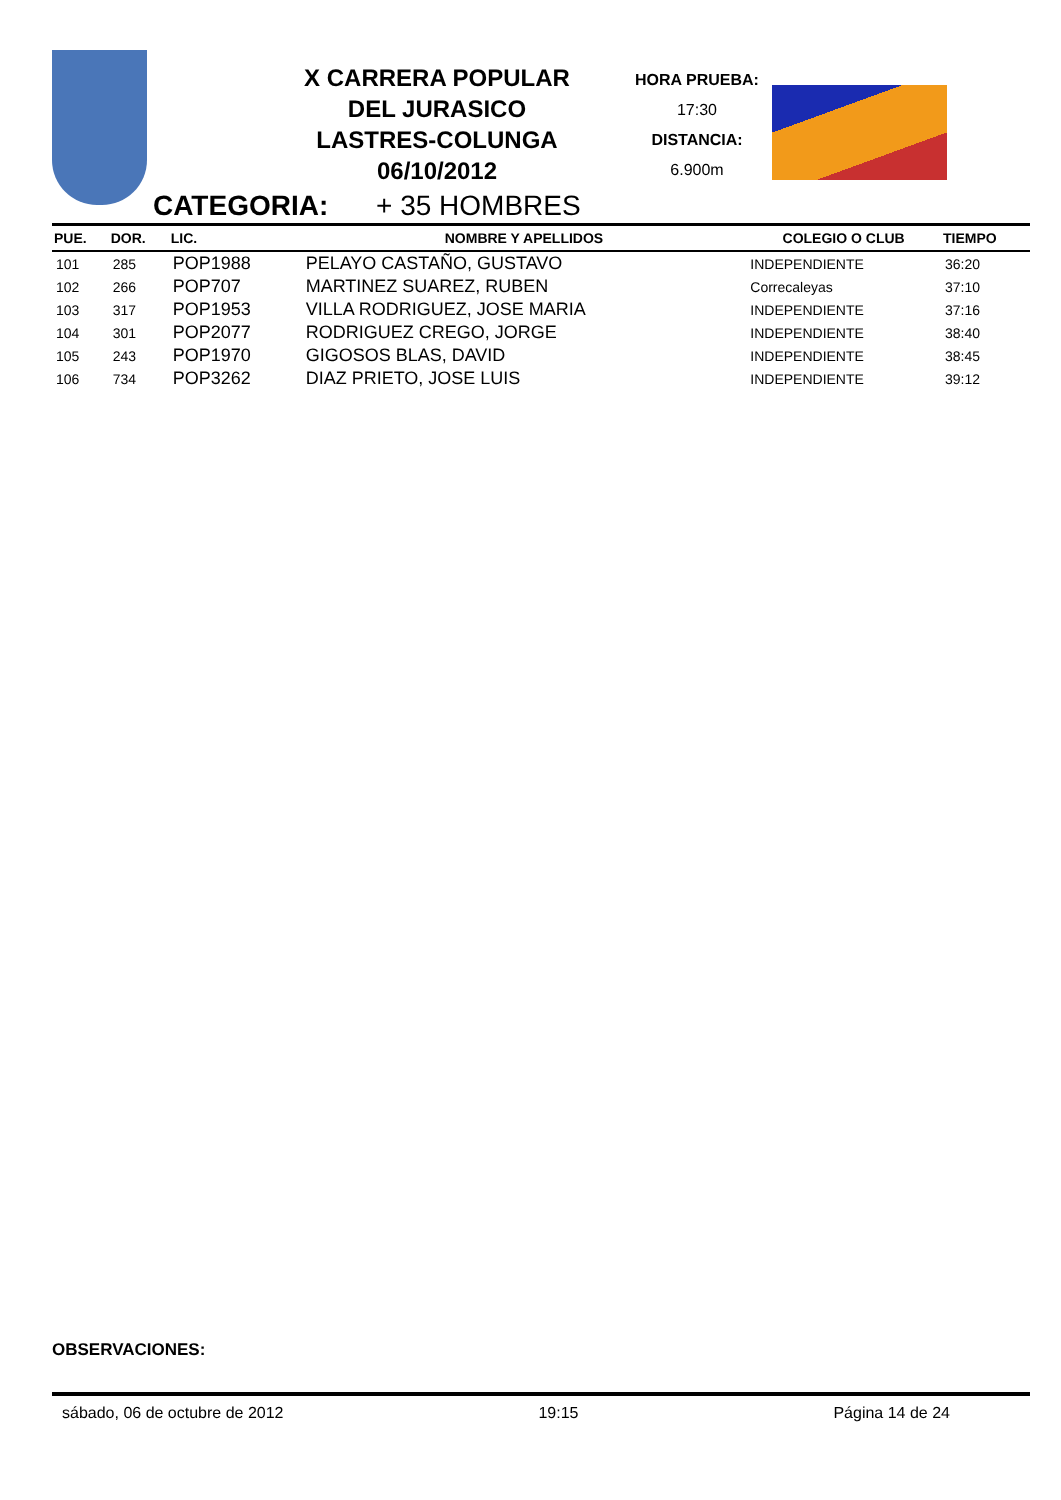X CARRERA POPULAR
DEL JURASICO
LASTRES-COLUNGA
06/10/2012
HORA PRUEBA:
17:30
DISTANCIA:
6.900m
CATEGORIA: + 35 HOMBRES
| PUE. | DOR. | LIC. | NOMBRE Y APELLIDOS | COLEGIO O CLUB | TIEMPO |
| --- | --- | --- | --- | --- | --- |
| 101 | 285 | POP1988 | PELAYO CASTAÑO, GUSTAVO | INDEPENDIENTE | 36:20 |
| 102 | 266 | POP707 | MARTINEZ SUAREZ, RUBEN | Correcaleyas | 37:10 |
| 103 | 317 | POP1953 | VILLA RODRIGUEZ, JOSE MARIA | INDEPENDIENTE | 37:16 |
| 104 | 301 | POP2077 | RODRIGUEZ CREGO, JORGE | INDEPENDIENTE | 38:40 |
| 105 | 243 | POP1970 | GIGOSOS BLAS, DAVID | INDEPENDIENTE | 38:45 |
| 106 | 734 | POP3262 | DIAZ PRIETO, JOSE LUIS | INDEPENDIENTE | 39:12 |
OBSERVACIONES:
sábado, 06 de octubre de 2012 19:15 Página 14 de 24